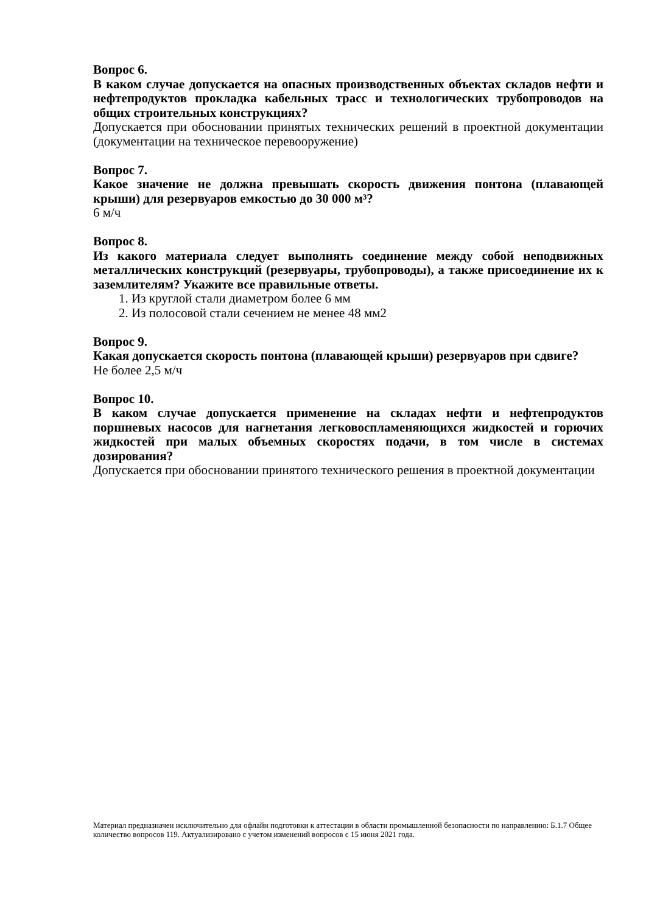Вопрос 6.
В каком случае допускается на опасных производственных объектах складов нефти и нефтепродуктов прокладка кабельных трасс и технологических трубопроводов на общих строительных конструкциях?
Допускается при обосновании принятых технических решений в проектной документации (документации на техническое перевооружение)
Вопрос 7.
Какое значение не должна превышать скорость движения понтона (плавающей крыши) для резервуаров емкостью до 30 000 м³?
6 м/ч
Вопрос 8.
Из какого материала следует выполнять соединение между собой неподвижных металлических конструкций (резервуары, трубопроводы), а также присоединение их к заземлителям? Укажите все правильные ответы.
1. Из круглой стали диаметром более 6 мм
2. Из полосовой стали сечением не менее 48 мм2
Вопрос 9.
Какая допускается скорость понтона (плавающей крыши) резервуаров при сдвиге?
Не более 2,5 м/ч
Вопрос 10.
В каком случае допускается применение на складах нефти и нефтепродуктов поршневых насосов для нагнетания легковоспламеняющихся жидкостей и горючих жидкостей при малых объемных скоростях подачи, в том числе в системах дозирования?
Допускается при обосновании принятого технического решения в проектной документации
Материал предназначен исключительно для офлайн подготовки к аттестации в области промышленной безопасности по направлению: Б.1.7 Общее количество вопросов 119. Актуализировано с учетом изменений вопросов с 15 июня 2021 года.